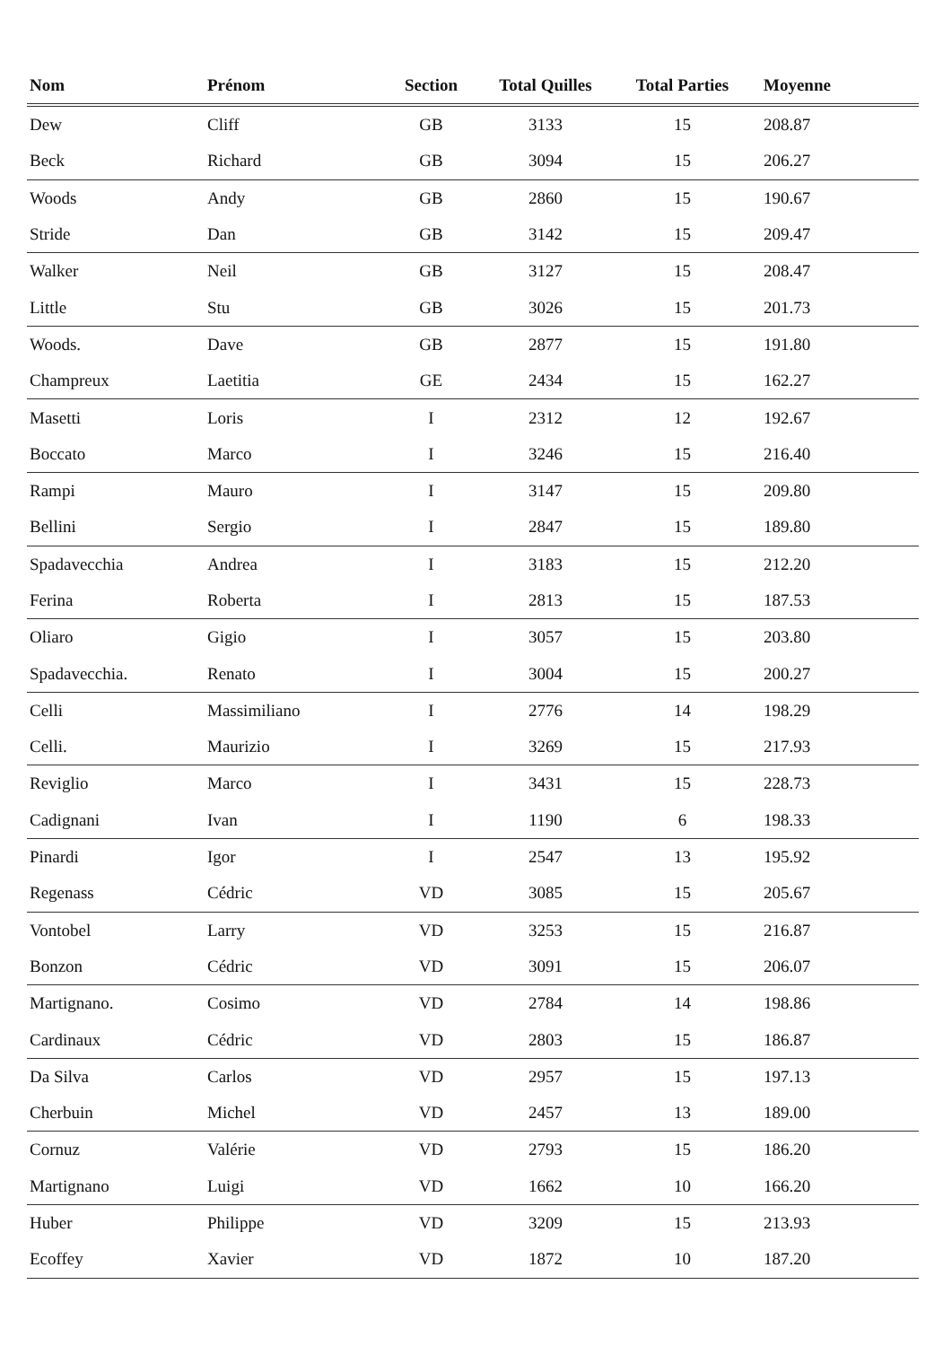| Nom | Prénom | Section | Total Quilles | Total Parties | Moyenne |
| --- | --- | --- | --- | --- | --- |
| Dew | Cliff | GB | 3133 | 15 | 208.87 |
| Beck | Richard | GB | 3094 | 15 | 206.27 |
| Woods | Andy | GB | 2860 | 15 | 190.67 |
| Stride | Dan | GB | 3142 | 15 | 209.47 |
| Walker | Neil | GB | 3127 | 15 | 208.47 |
| Little | Stu | GB | 3026 | 15 | 201.73 |
| Woods. | Dave | GB | 2877 | 15 | 191.80 |
| Champreux | Laetitia | GE | 2434 | 15 | 162.27 |
| Masetti | Loris | I | 2312 | 12 | 192.67 |
| Boccato | Marco | I | 3246 | 15 | 216.40 |
| Rampi | Mauro | I | 3147 | 15 | 209.80 |
| Bellini | Sergio | I | 2847 | 15 | 189.80 |
| Spadavecchia | Andrea | I | 3183 | 15 | 212.20 |
| Ferina | Roberta | I | 2813 | 15 | 187.53 |
| Oliaro | Gigio | I | 3057 | 15 | 203.80 |
| Spadavecchia. | Renato | I | 3004 | 15 | 200.27 |
| Celli | Massimiliano | I | 2776 | 14 | 198.29 |
| Celli. | Maurizio | I | 3269 | 15 | 217.93 |
| Reviglio | Marco | I | 3431 | 15 | 228.73 |
| Cadignani | Ivan | I | 1190 | 6 | 198.33 |
| Pinardi | Igor | I | 2547 | 13 | 195.92 |
| Regenass | Cédric | VD | 3085 | 15 | 205.67 |
| Vontobel | Larry | VD | 3253 | 15 | 216.87 |
| Bonzon | Cédric | VD | 3091 | 15 | 206.07 |
| Martignano. | Cosimo | VD | 2784 | 14 | 198.86 |
| Cardinaux | Cédric | VD | 2803 | 15 | 186.87 |
| Da Silva | Carlos | VD | 2957 | 15 | 197.13 |
| Cherbuin | Michel | VD | 2457 | 13 | 189.00 |
| Cornuz | Valérie | VD | 2793 | 15 | 186.20 |
| Martignano | Luigi | VD | 1662 | 10 | 166.20 |
| Huber | Philippe | VD | 3209 | 15 | 213.93 |
| Ecoffey | Xavier | VD | 1872 | 10 | 187.20 |